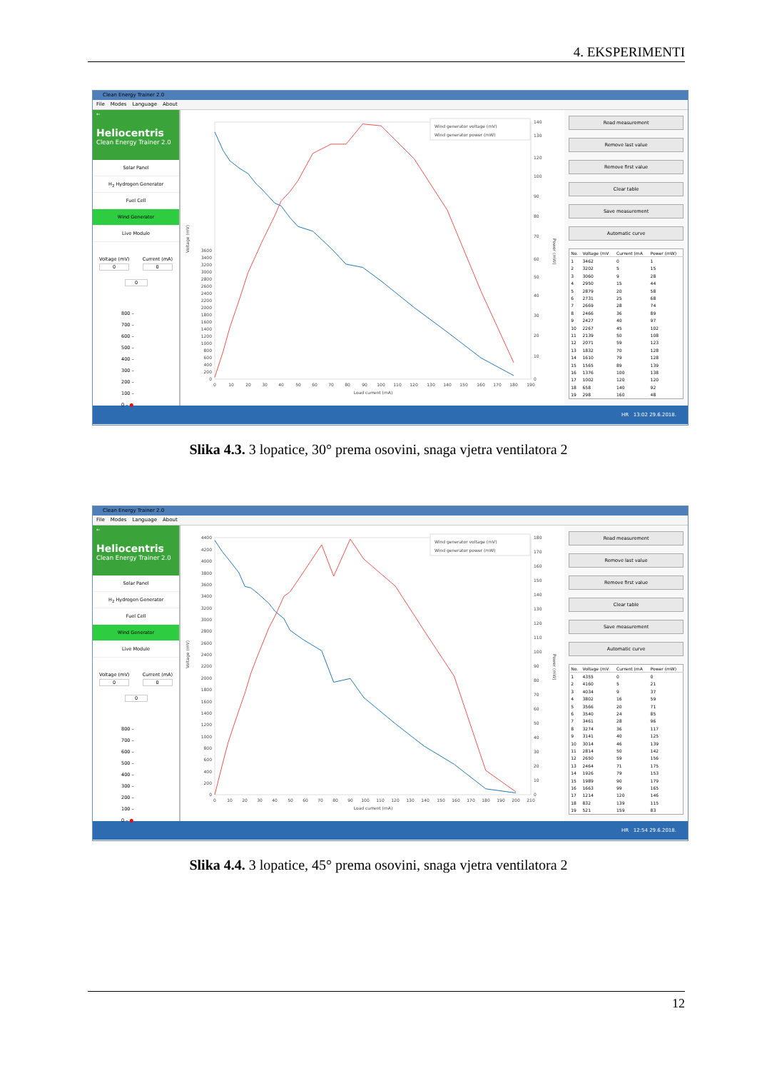4. EKSPERIMENTI
Clean Energy Trainer 2.0
File Modes Language About
←
Heliocentris
Clean Energy Trainer 2.0
Solar Panel
H<sub>2</sub> Hydrogen Generator
Fuel Cell
Wind Generator
Live Module
Voltage (mV)
0
Current (mA)
0
0
800 –
700 –
600 –
500 –
400 –
300 –
200 –
100 –
0 – ●
0
200
400
600
800
1000
1200
1400
1600
1800
2000
2200
2400
2600
2800
3000
3200
3400
3600
0
10
20
30
40
50
60
70
80
90
100
110
120
130
140
150
160
170
180
190
Load current (mA)
Voltage (mV)
Power (mW)
0
10
20
30
40
50
60
70
80
90
100
120
130
140
Wind generator voltage (mV)
Wind generator power (mW)
Read measurement
Remove last value
Remove first value
Clear table
Save measurement
Automatic curve
| No. | Voltage (mV | Current (mA | Power (mW) |
| --- | --- | --- | --- |
| 1 | 3462 | 0 | 1 |
| 2 | 3202 | 5 | 15 |
| 3 | 3060 | 9 | 28 |
| 4 | 2950 | 15 | 44 |
| 5 | 2879 | 20 | 58 |
| 6 | 2731 | 25 | 68 |
| 7 | 2669 | 28 | 74 |
| 8 | 2466 | 36 | 89 |
| 9 | 2427 | 40 | 97 |
| 10 | 2267 | 45 | 102 |
| 11 | 2139 | 50 | 108 |
| 12 | 2071 | 59 | 123 |
| 13 | 1832 | 70 | 128 |
| 14 | 1610 | 79 | 128 |
| 15 | 1565 | 89 | 139 |
| 16 | 1376 | 100 | 138 |
| 17 | 1002 | 120 | 120 |
| 18 | 658 | 140 | 92 |
| 19 | 298 | 160 | 48 |
HR 13:02 29.6.2018.
Slika 4.3. 3 lopatice, 30° prema osovini, snaga vjetra ventilatora 2
Clean Energy Trainer 2.0
File Modes Language About
←
Heliocentris
Clean Energy Trainer 2.0
Solar Panel
H<sub>2</sub> Hydrogen Generator
Fuel Cell
Wind Generator
Live Module
Voltage (mV)
0
Current (mA)
0
0
800 –
700 –
600 –
500 –
400 –
300 –
200 –
100 –
0 – ●
0
200
400
600
800
1000
1200
1400
1600
1800
2000
2200
2400
2600
2800
3000
3200
3400
3600
3800
4000
4200
4400
0
10
20
30
40
50
60
70
80
90
100
110
120
130
140
150
160
170
180
190
200
210
Load current (mA)
Voltage (mV)
Power (mW)
0
10
20
30
40
50
60
70
80
90
100
110
120
130
140
150
160
170
180
Wind generator voltage (mV)
Wind generator power (mW)
Read measurement
Remove last value
Remove first value
Clear table
Save measurement
Automatic curve
| No. | Voltage (mV | Current (mA | Power (mW) |
| --- | --- | --- | --- |
| 1 | 4355 | 0 | 0 |
| 2 | 4160 | 5 | 21 |
| 3 | 4034 | 9 | 37 |
| 4 | 3802 | 16 | 59 |
| 5 | 3566 | 20 | 71 |
| 6 | 3540 | 24 | 85 |
| 7 | 3461 | 28 | 96 |
| 8 | 3274 | 36 | 117 |
| 9 | 3141 | 40 | 125 |
| 10 | 3014 | 46 | 139 |
| 11 | 2814 | 50 | 142 |
| 12 | 2650 | 59 | 156 |
| 13 | 2464 | 71 | 175 |
| 14 | 1926 | 79 | 153 |
| 15 | 1989 | 90 | 179 |
| 16 | 1663 | 99 | 165 |
| 17 | 1214 | 120 | 146 |
| 18 | 832 | 139 | 115 |
| 19 | 521 | 159 | 83 |
HR 12:54 29.6.2018.
Slika 4.4. 3 lopatice, 45° prema osovini, snaga vjetra ventilatora 2
12